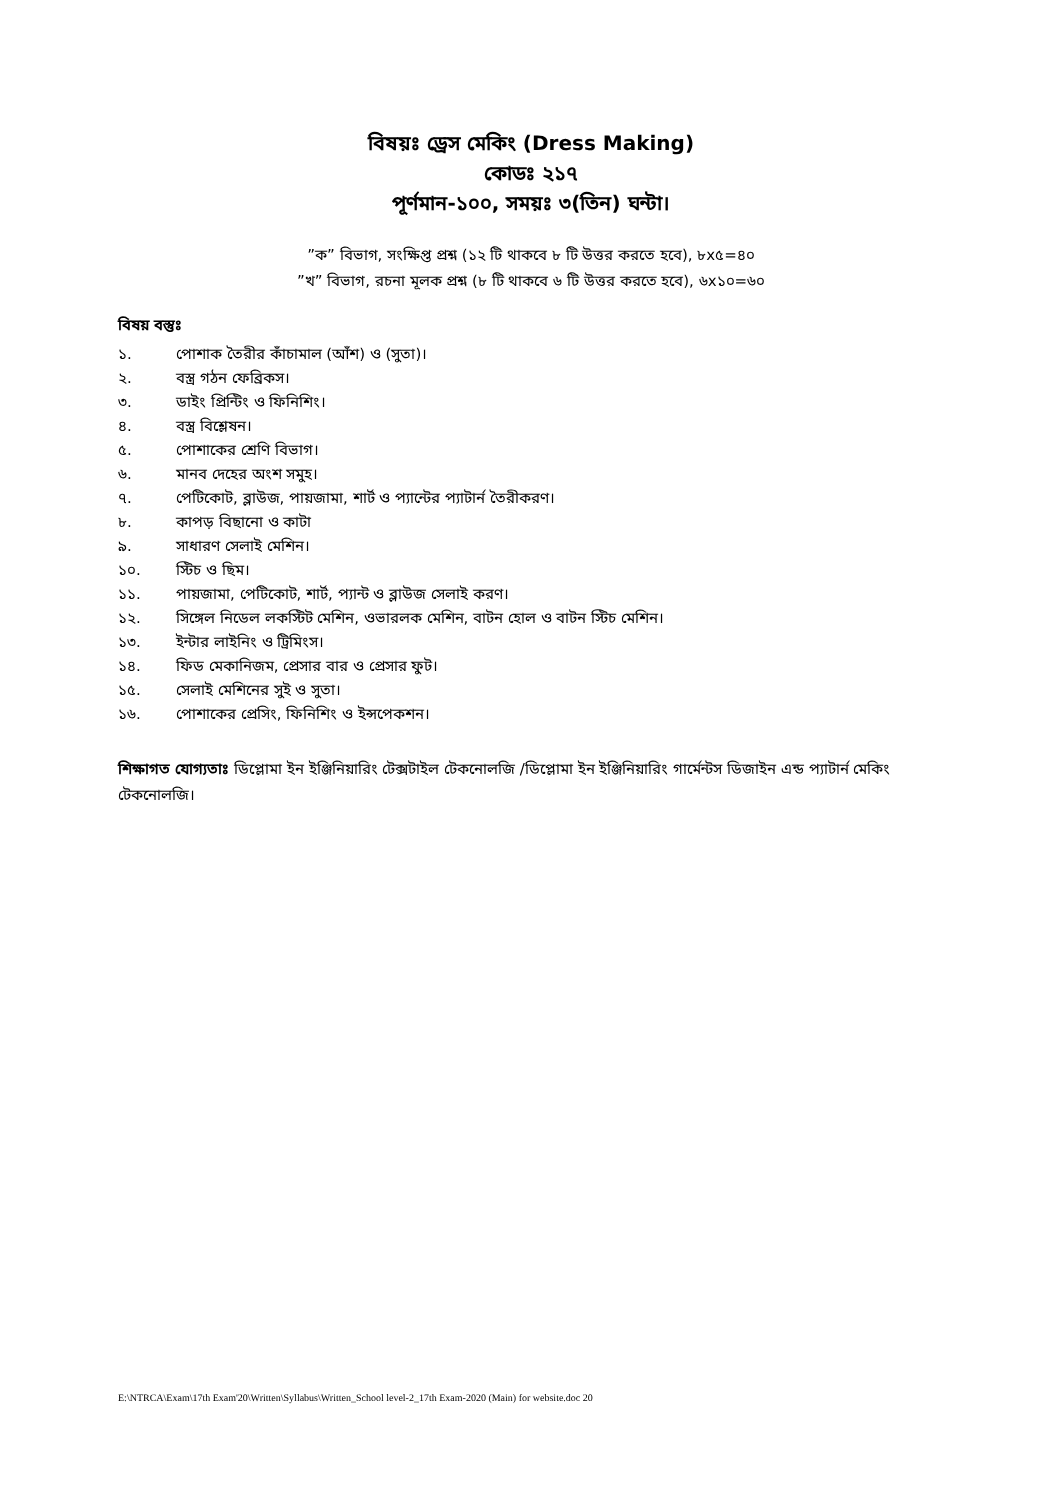বিষয়ঃ ড্রেস মেকিং (Dress Making)
কোডঃ ২১৭
পূর্ণমান-১০০, সময়ঃ ৩(তিন) ঘন্টা।
”ক” বিভাগ, সংক্ষিপ্ত প্রশ্ন (১২ টি থাকবে ৮ টি উত্তর করতে হবে), ৮x৫=৪০
”খ” বিভাগ, রচনা মূলক প্রশ্ন (৮ টি থাকবে ৬ টি উত্তর করতে হবে), ৬x১০=৬০
বিষয় বস্তুঃ
১. পোশাক তৈরীর কাঁচামাল (আঁশ) ও (সুতা)।
২. বস্ত্র গঠন ফেব্রিকস।
৩. ডাইং প্রিন্টিং ও ফিনিশিং।
৪. বস্ত্র বিশ্লেষন।
৫. পোশাকের শ্রেণি বিভাগ।
৬. মানব দেহের অংশ সমুহ।
৭. পেটিকোট, ব্লাউজ, পায়জামা, শার্ট ও প্যান্টের প্যাটার্ন তৈরীকরণ।
৮. কাপড় বিছানো ও কাটা
৯. সাধারণ সেলাই মেশিন।
১০. স্টিচ ও ছিম।
১১. পায়জামা, পেটিকোট, শার্ট, প্যান্ট ও ব্লাউজ সেলাই করণ।
১২. সিঙ্গেল নিডেল লকস্টিট মেশিন, ওভারলক মেশিন, বাটন হোল ও বাটন স্টিচ মেশিন।
১৩. ইন্টার লাইনিং ও ট্রিমিংস।
১৪. ফিড মেকানিজম, প্রেসার বার ও প্রেসার ফুট।
১৫. সেলাই মেশিনের সুই ও সুতা।
১৬. পোশাকের প্রেসিং, ফিনিশিং ও ইন্সপেকশন।
শিক্ষাগত যোগ্যতাঃ ডিপ্লোমা ইন ইঞ্জিনিয়ারিং টেক্সটাইল টেকনোলজি /ডিপ্লোমা ইন ইঞ্জিনিয়ারিং গার্মেন্টস ডিজাইন এন্ড প্যাটার্ন মেকিং টেকনোলজি।
E:\NTRCA\Exam\17th Exam'20\Written\Syllabus\Written_School level-2_17th Exam-2020 (Main) for website.doc 20